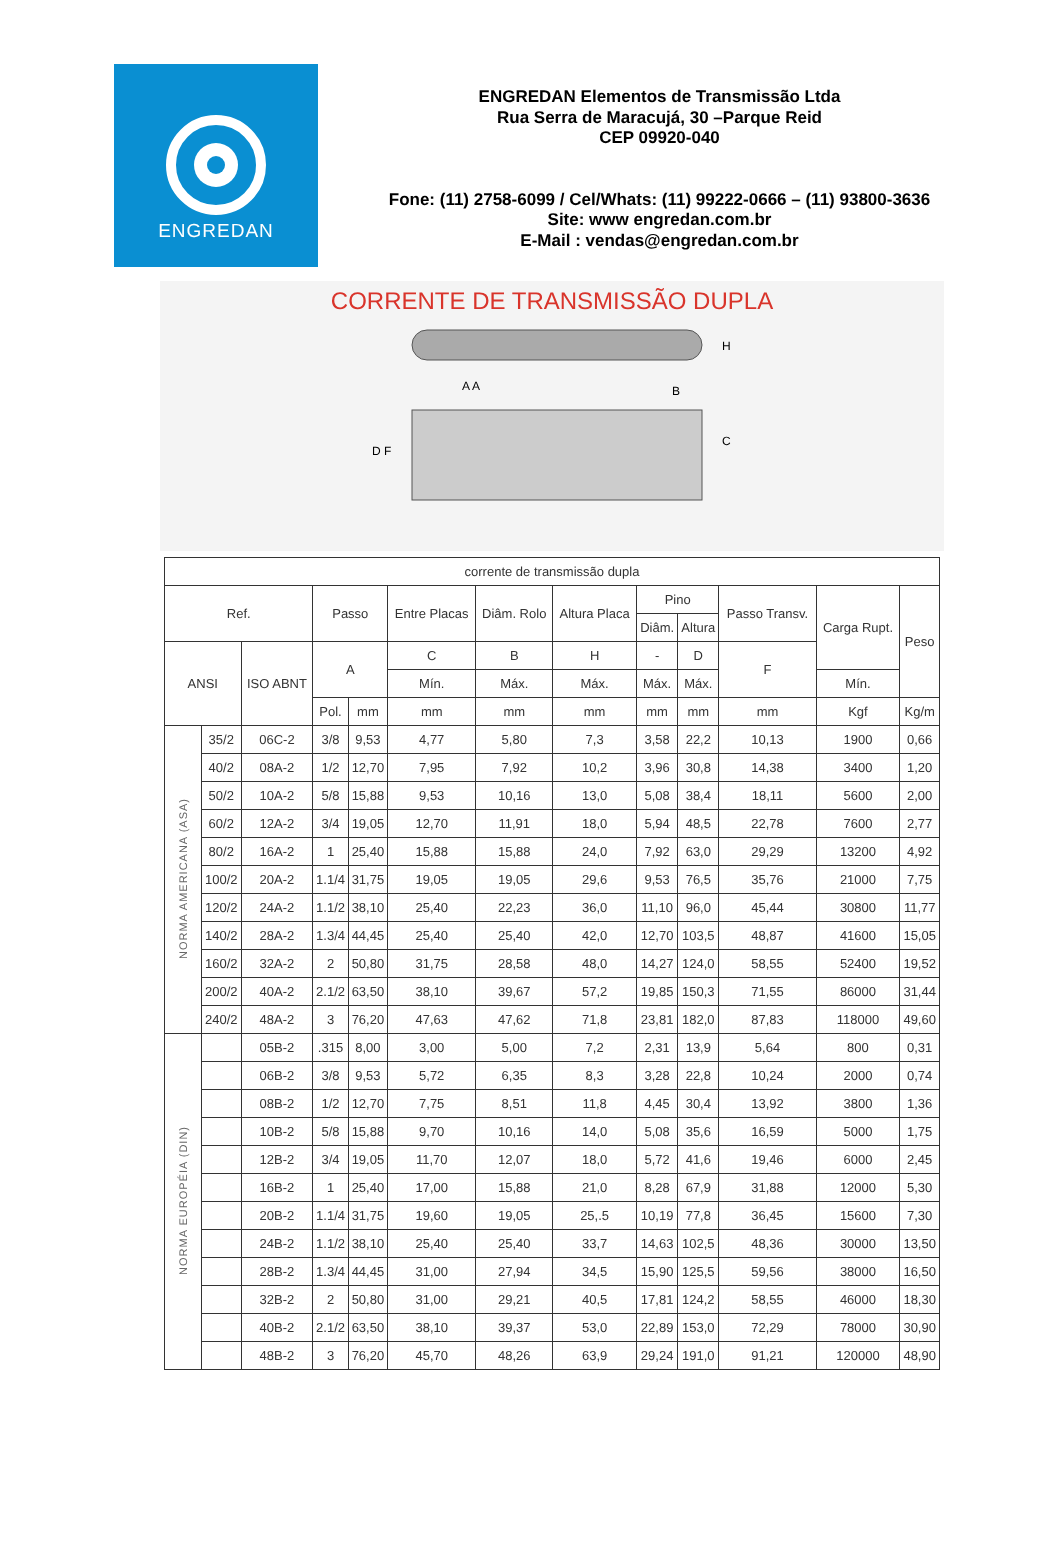ENGREDAN
ENGREDAN Elementos de Transmissão Ltda
Rua Serra de Maracujá, 30 –Parque Reid
CEP 09920-040
Fone: (11) 2758-6099 / Cel/Whats: (11) 99222-0666 – (11) 93800-3636
Site: www engredan.com.br
E-Mail : vendas@engredan.com.br
CORRENTE DE TRANSMISSÃO DUPLA
H
C
D F
A A
B
| corrente de transmissão dupla | | | | | | | | | | | | |
| Ref. | | | Passo | | Entre Placas | Diâm. Rolo | Altura Placa | Pino | | Passo Transv. | Carga Rupt. | Peso |
| | | | | | | | | Diâm. | Altura | | | |
| ANSI | | ISO ABNT | A | | C | B | H | - | D | F | | |
| | | | | | Mín. | Máx. | Máx. | Máx. | Máx. | | Mín. | |
| | | | Pol. | mm | mm | mm | mm | mm | mm | mm | Kgf | Kg/m |
| NORMA AMERICANA (ASA) | 35/2 | 06C-2 | 3/8 | 9,53 | 4,77 | 5,80 | 7,3 | 3,58 | 22,2 | 10,13 | 1900 | 0,66 |
| | 40/2 | 08A-2 | 1/2 | 12,70 | 7,95 | 7,92 | 10,2 | 3,96 | 30,8 | 14,38 | 3400 | 1,20 |
| | 50/2 | 10A-2 | 5/8 | 15,88 | 9,53 | 10,16 | 13,0 | 5,08 | 38,4 | 18,11 | 5600 | 2,00 |
| | 60/2 | 12A-2 | 3/4 | 19,05 | 12,70 | 11,91 | 18,0 | 5,94 | 48,5 | 22,78 | 7600 | 2,77 |
| | 80/2 | 16A-2 | 1 | 25,40 | 15,88 | 15,88 | 24,0 | 7,92 | 63,0 | 29,29 | 13200 | 4,92 |
| | 100/2 | 20A-2 | 1.1/4 | 31,75 | 19,05 | 19,05 | 29,6 | 9,53 | 76,5 | 35,76 | 21000 | 7,75 |
| | 120/2 | 24A-2 | 1.1/2 | 38,10 | 25,40 | 22,23 | 36,0 | 11,10 | 96,0 | 45,44 | 30800 | 11,77 |
| | 140/2 | 28A-2 | 1.3/4 | 44,45 | 25,40 | 25,40 | 42,0 | 12,70 | 103,5 | 48,87 | 41600 | 15,05 |
| | 160/2 | 32A-2 | 2 | 50,80 | 31,75 | 28,58 | 48,0 | 14,27 | 124,0 | 58,55 | 52400 | 19,52 |
| | 200/2 | 40A-2 | 2.1/2 | 63,50 | 38,10 | 39,67 | 57,2 | 19,85 | 150,3 | 71,55 | 86000 | 31,44 |
| | 240/2 | 48A-2 | 3 | 76,20 | 47,63 | 47,62 | 71,8 | 23,81 | 182,0 | 87,83 | 118000 | 49,60 |
| NORMA EUROPÉIA (DIN) | | 05B-2 | .315 | 8,00 | 3,00 | 5,00 | 7,2 | 2,31 | 13,9 | 5,64 | 800 | 0,31 |
| | | 06B-2 | 3/8 | 9,53 | 5,72 | 6,35 | 8,3 | 3,28 | 22,8 | 10,24 | 2000 | 0,74 |
| | | 08B-2 | 1/2 | 12,70 | 7,75 | 8,51 | 11,8 | 4,45 | 30,4 | 13,92 | 3800 | 1,36 |
| | | 10B-2 | 5/8 | 15,88 | 9,70 | 10,16 | 14,0 | 5,08 | 35,6 | 16,59 | 5000 | 1,75 |
| | | 12B-2 | 3/4 | 19,05 | 11,70 | 12,07 | 18,0 | 5,72 | 41,6 | 19,46 | 6000 | 2,45 |
| | | 16B-2 | 1 | 25,40 | 17,00 | 15,88 | 21,0 | 8,28 | 67,9 | 31,88 | 12000 | 5,30 |
| | | 20B-2 | 1.1/4 | 31,75 | 19,60 | 19,05 | 25,.5 | 10,19 | 77,8 | 36,45 | 15600 | 7,30 |
| | | 24B-2 | 1.1/2 | 38,10 | 25,40 | 25,40 | 33,7 | 14,63 | 102,5 | 48,36 | 30000 | 13,50 |
| | | 28B-2 | 1.3/4 | 44,45 | 31,00 | 27,94 | 34,5 | 15,90 | 125,5 | 59,56 | 38000 | 16,50 |
| | | 32B-2 | 2 | 50,80 | 31,00 | 29,21 | 40,5 | 17,81 | 124,2 | 58,55 | 46000 | 18,30 |
| | | 40B-2 | 2.1/2 | 63,50 | 38,10 | 39,37 | 53,0 | 22,89 | 153,0 | 72,29 | 78000 | 30,90 |
| | | 48B-2 | 3 | 76,20 | 45,70 | 48,26 | 63,9 | 29,24 | 191,0 | 91,21 | 120000 | 48,90 |